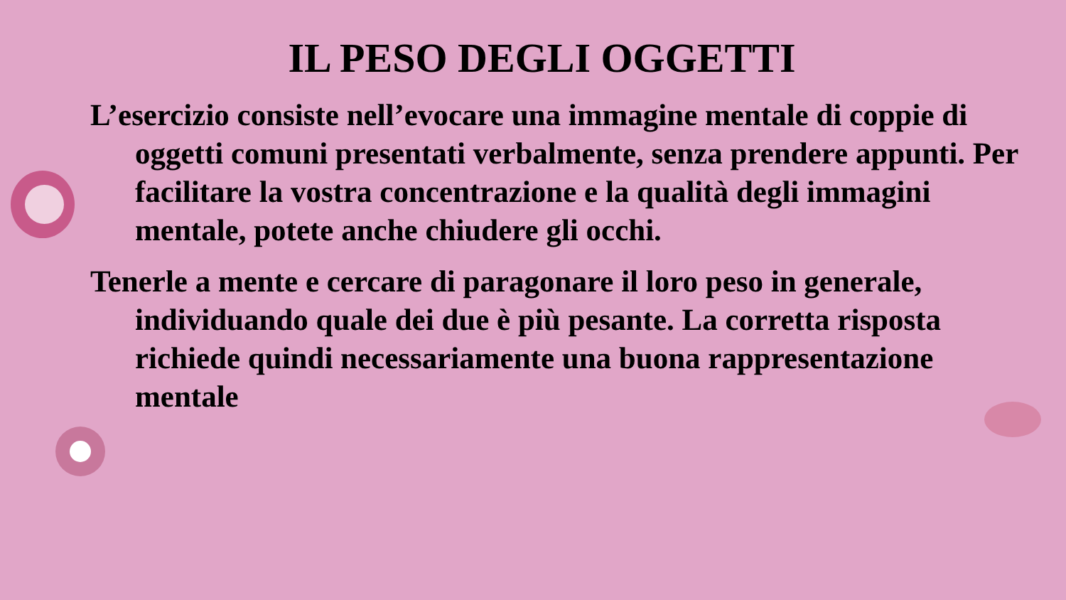IL PESO DEGLI OGGETTI
L’esercizio consiste nell’evocare una immagine mentale di coppie di oggetti comuni presentati verbalmente, senza prendere appunti. Per facilitare la vostra concentrazione e la qualità degli immagini mentale, potete anche chiudere gli occhi.
Tenerle a mente e cercare di paragonare il loro peso in generale, individuando quale dei due è più pesante. La corretta risposta richiede quindi necessariamente una buona rappresentazione mentale